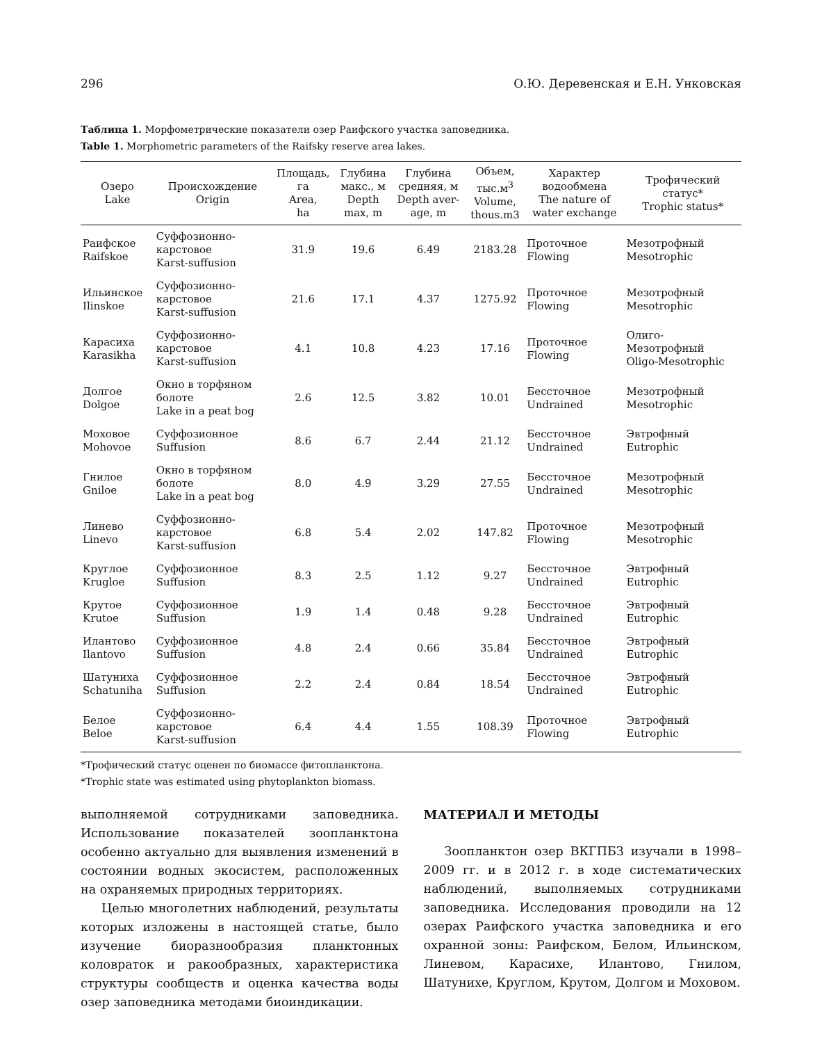296 О.Ю. Деревенская и Е.Н. Унковская
Таблица 1. Морфометрические показатели озер Раифского участка заповедника.
Table 1. Morphometric parameters of the Raifsky reserve area lakes.
| Озеро Lake | Происхождение Origin | Площадь, га Area, ha | Глубина макс., м Depth max, m | Глубина средняя, м Depth aver- age, m | Объем, тыс.м<sup>3</sup> Volume, thous.m3 | Характер водообмена The nature of water exchange | Трофический статус* Trophic status* |
| --- | --- | --- | --- | --- | --- | --- | --- |
| Раифское Raifskoe | Суффозионно- карстовое Karst-suffusion | 31.9 | 19.6 | 6.49 | 2183.28 | Проточное Flowing | Мезотрофный Mesotrophic |
| Ильинское Ilinskoe | Суффозионно- карстовое Karst-suffusion | 21.6 | 17.1 | 4.37 | 1275.92 | Проточное Flowing | Мезотрофный Mesotrophic |
| Карасиха Karasikha | Суффозионно- карстовое Karst-suffusion | 4.1 | 10.8 | 4.23 | 17.16 | Проточное Flowing | Олиго- Мезотрофный Oligo-Mesotrophic |
| Долгое Dolgoe | Окно в торфяном болоте Lake in a peat bog | 2.6 | 12.5 | 3.82 | 10.01 | Бессточное Undrained | Мезотрофный Mesotrophic |
| Моховое Mohovoe | Суффозионное Suffusion | 8.6 | 6.7 | 2.44 | 21.12 | Бессточное Undrained | Эвтрофный Eutrophic |
| Гнилое Gniloe | Окно в торфяном болоте Lake in a peat bog | 8.0 | 4.9 | 3.29 | 27.55 | Бессточное Undrained | Мезотрофный Mesotrophic |
| Линево Linevo | Суффозионно- карстовое Karst-suffusion | 6.8 | 5.4 | 2.02 | 147.82 | Проточное Flowing | Мезотрофный Mesotrophic |
| Круглое Krugloe | Суффозионное Suffusion | 8.3 | 2.5 | 1.12 | 9.27 | Бессточное Undrained | Эвтрофный Eutrophic |
| Крутое Krutoe | Суффозионное Suffusion | 1.9 | 1.4 | 0.48 | 9.28 | Бессточное Undrained | Эвтрофный Eutrophic |
| Илантово Ilantovo | Суффозионное Suffusion | 4.8 | 2.4 | 0.66 | 35.84 | Бессточное Undrained | Эвтрофный Eutrophic |
| Шатуниха Schatuniha | Суффозионное Suffusion | 2.2 | 2.4 | 0.84 | 18.54 | Бессточное Undrained | Эвтрофный Eutrophic |
| Белое Beloe | Суффозионно- карстовое Karst-suffusion | 6.4 | 4.4 | 1.55 | 108.39 | Проточное Flowing | Эвтрофный Eutrophic |
*Трофический статус оценен по биомассе фитопланктона.
*Trophic state was estimated using phytoplankton biomass.
выполняемой сотрудниками заповедника. Использование показателей зоопланктона особенно актуально для выявления изменений в состоянии водных экосистем, расположенных на охраняемых природных территориях.
Целью многолетних наблюдений, результаты которых изложены в настоящей статье, было изучение биоразнообразия планктонных коловраток и ракообразных, характеристика структуры сообществ и оценка качества воды озер заповедника методами биоиндикации.
МАТЕРИАЛ И МЕТОДЫ
Зоопланктон озер ВКГПБЗ изучали в 1998–2009 гг. и в 2012 г. в ходе систематических наблюдений, выполняемых сотрудниками заповедника. Исследования проводили на 12 озерах Раифского участка заповедника и его охранной зоны: Раифском, Белом, Ильинском, Линевом, Карасихе, Илантово, Гнилом, Шатунихе, Круглом, Крутом, Долгом и Моховом.